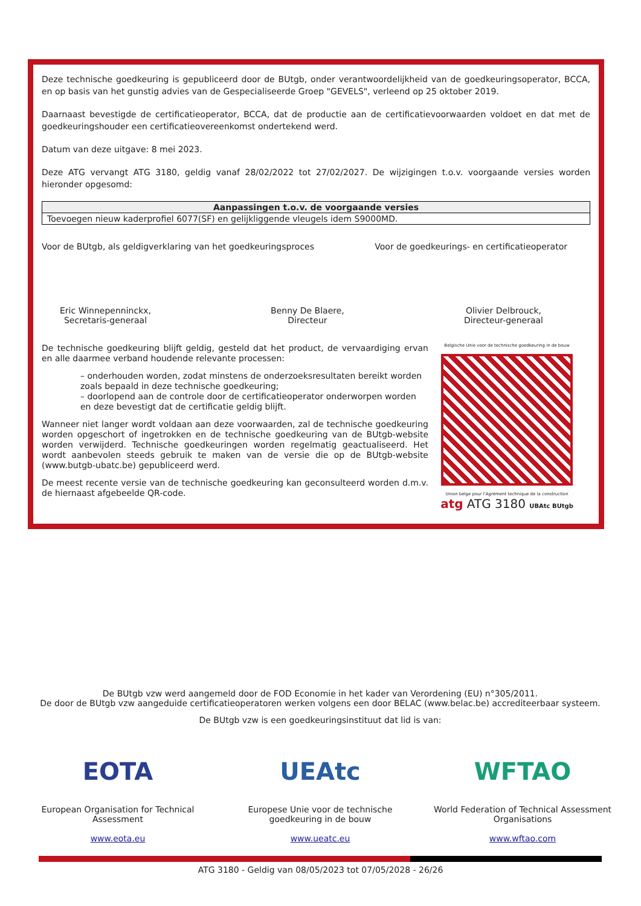Deze technische goedkeuring is gepubliceerd door de BUtgb, onder verantwoordelijkheid van de goedkeuringsoperator, BCCA, en op basis van het gunstig advies van de Gespecialiseerde Groep "GEVELS", verleend op 25 oktober 2019.
Daarnaast bevestigde de certificatieoperator, BCCA, dat de productie aan de certificatievoorwaarden voldoet en dat met de goedkeuringshouder een certificatieovereenkomst ondertekend werd.
Datum van deze uitgave: 8 mei 2023.
Deze ATG vervangt ATG 3180, geldig vanaf 28/02/2022 tot 27/02/2027. De wijzigingen t.o.v. voorgaande versies worden hieronder opgesomd:
| Aanpassingen t.o.v. de voorgaande versies |
| --- |
| Toevoegen nieuw kaderprofiel 6077(SF) en gelijkliggende vleugels idem S9000MD. |
Voor de BUtgb, als geldigverklaring van het goedkeuringsproces Voor de goedkeurings- en certificatieoperator
Eric Winnepenninckx,
Secretaris-generaal
Benny De Blaere,
Directeur
Olivier Delbrouck,
Directeur-generaal
De technische goedkeuring blijft geldig, gesteld dat het product, de vervaardiging ervan en alle daarmee verband houdende relevante processen:
– onderhouden worden, zodat minstens de onderzoeksresultaten bereikt worden zoals bepaald in deze technische goedkeuring;
– doorlopend aan de controle door de certificatieoperator onderworpen worden en deze bevestigt dat de certificatie geldig blijft.
Wanneer niet langer wordt voldaan aan deze voorwaarden, zal de technische goedkeuring worden opgeschort of ingetrokken en de technische goedkeuring van de BUtgb-website worden verwijderd. Technische goedkeuringen worden regelmatig geactualiseerd. Het wordt aanbevolen steeds gebruik te maken van de versie die op de BUtgb-website (www.butgb-ubatc.be) gepubliceerd werd.
De meest recente versie van de technische goedkeuring kan geconsulteerd worden d.m.v. de hiernaast afgebeelde QR-code.
Belgische Unie voor de technische goedkeuring in de bouw
Union belge pour l'Agrément technique de la construction
atg ATG 3180 UBAtc BUtgb
De BUtgb vzw werd aangemeld door de FOD Economie in het kader van Verordening (EU) n°305/2011.
De door de BUtgb vzw aangeduide certificatieoperatoren werken volgens een door BELAC (www.belac.be) accrediteerbaar systeem.
De BUtgb vzw is een goedkeuringsinstituut dat lid is van:
EOTA
European Organisation for Technical Assessment
www.eota.eu
UEAtc
Europese Unie voor de technische goedkeuring in de bouw
www.ueatc.eu
WFTAO
World Federation of Technical Assessment Organisations
www.wftao.com
ATG 3180 - Geldig van 08/05/2023 tot 07/05/2028 - 26/26